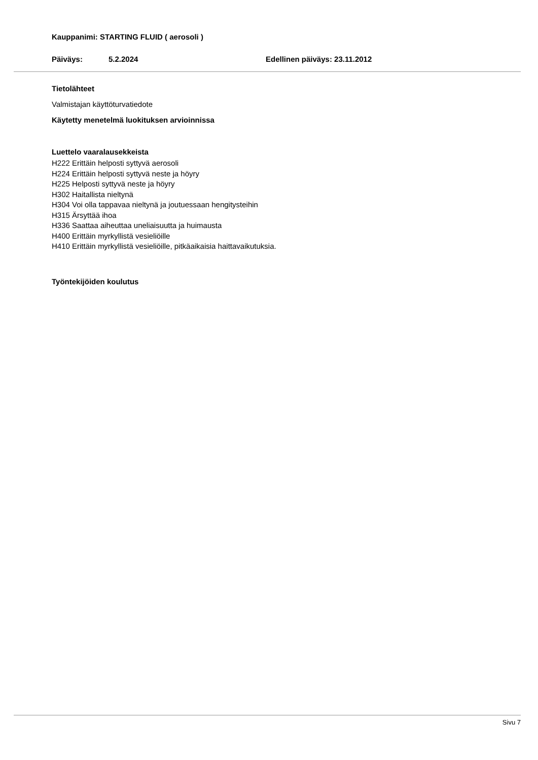Kauppanimi: STARTING FLUID ( aerosoli )
Päiväys: 5.2.2024 Edellinen päiväys: 23.11.2012
Tietolähteet
Valmistajan käyttöturvatiedote
Käytetty menetelmä luokituksen arvioinnissa
Luettelo vaaralausekkeista
H222 Erittäin helposti syttyvä aerosoli
H224 Erittäin helposti syttyvä neste ja höyry
H225 Helposti syttyvä neste ja höyry
H302 Haitallista nieltynä
H304 Voi olla tappavaa nieltynä ja joutuessaan hengitysteihin
H315 Ärsyttää ihoa
H336 Saattaa aiheuttaa uneliaisuutta ja huimausta
H400 Erittäin myrkyllistä vesieliöille
H410 Erittäin myrkyllistä vesieliöille, pitkäaikaisia haittavaikutuksia.
Työntekijöiden koulutus
Sivu 7